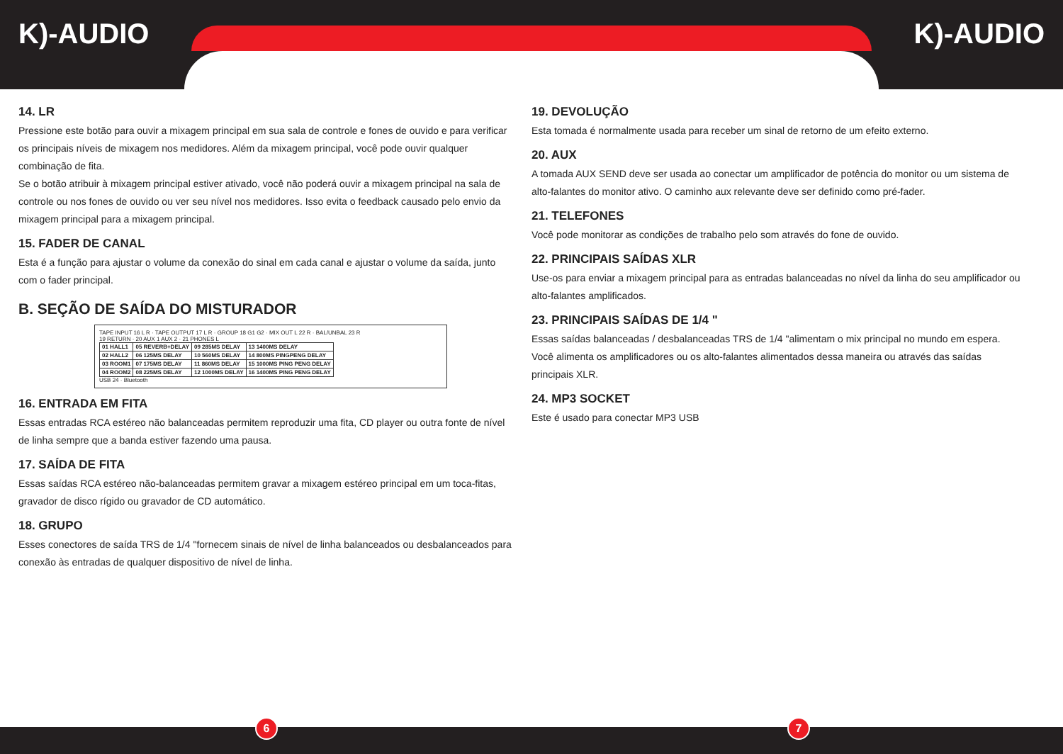K)-AUDIO K)-AUDIO
14. LR
Pressione este botão para ouvir a mixagem principal em sua sala de controle e fones de ouvido e para verificar os principais níveis de mixagem nos medidores. Além da mixagem principal, você pode ouvir qualquer combinação de fita.
Se o botão atribuir à mixagem principal estiver ativado, você não poderá ouvir a mixagem principal na sala de controle ou nos fones de ouvido ou ver seu nível nos medidores. Isso evita o feedback causado pelo envio da mixagem principal para a mixagem principal.
15. FADER DE CANAL
Esta é a função para ajustar o volume da conexão do sinal em cada canal e ajustar o volume da saída, junto com o fader principal.
B. SEÇÃO DE SAÍDA DO MISTURADOR
TAPE INPUT 16 L R · TAPE OUTPUT 17 L R · GROUP 18 G1 G2 · MIX OUT L 22 R · BAL/UNBAL 23 R
19 RETURN · 20 AUX 1 AUX 2 · 21 PHONES L
| 01 HALL1 | 05 REVERB+DELAY | 09 285MS DELAY | 13 1400MS DELAY |
| 02 HALL2 | 06 125MS DELAY | 10 560MS DELAY | 14 800MS PINGPENG DELAY |
| 03 ROOM1 | 07 175MS DELAY | 11 860MS DELAY | 15 1000MS PING PENG DELAY |
| 04 ROOM2 | 08 225MS DELAY | 12 1000MS DELAY | 16 1400MS PING PENG DELAY |
USB 24 · Bluetooth
16. ENTRADA EM FITA
Essas entradas RCA estéreo não balanceadas permitem reproduzir uma fita, CD player ou outra fonte de nível de linha sempre que a banda estiver fazendo uma pausa.
17. SAÍDA DE FITA
Essas saídas RCA estéreo não-balanceadas permitem gravar a mixagem estéreo principal em um toca-fitas, gravador de disco rígido ou gravador de CD automático.
18. GRUPO
Esses conectores de saída TRS de 1/4 "fornecem sinais de nível de linha balanceados ou desbalanceados para conexão às entradas de qualquer dispositivo de nível de linha.
19. DEVOLUÇÃO
Esta tomada é normalmente usada para receber um sinal de retorno de um efeito externo.
20. AUX
A tomada AUX SEND deve ser usada ao conectar um amplificador de potência do monitor ou um sistema de alto-falantes do monitor ativo. O caminho aux relevante deve ser definido como pré-fader.
21. TELEFONES
Você pode monitorar as condições de trabalho pelo som através do fone de ouvido.
22. PRINCIPAIS SAÍDAS XLR
Use-os para enviar a mixagem principal para as entradas balanceadas no nível da linha do seu amplificador ou alto-falantes amplificados.
23. PRINCIPAIS SAÍDAS DE 1/4 "
Essas saídas balanceadas / desbalanceadas TRS de 1/4 "alimentam o mix principal no mundo em espera. Você alimenta os amplificadores ou os alto-falantes alimentados dessa maneira ou através das saídas principais XLR.
24. MP3 SOCKET
Este é usado para conectar MP3 USB
6 7